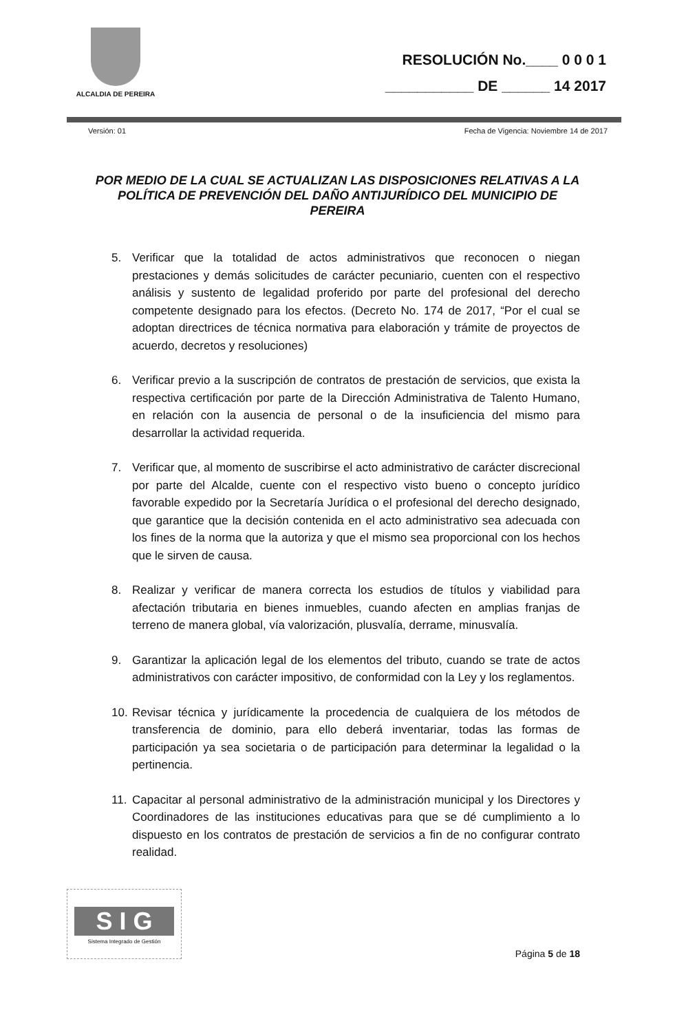ALCALDIA DE PEREIRA
RESOLUCIÓN No.____ 0 0 0 1
___________ DE ______ 14 2017
Versión: 01 Fecha de Vigencia: Noviembre 14 de 2017
POR MEDIO DE LA CUAL SE ACTUALIZAN LAS DISPOSICIONES RELATIVAS A LA POLÍTICA DE PREVENCIÓN DEL DAÑO ANTIJURÍDICO DEL MUNICIPIO DE PEREIRA
5. Verificar que la totalidad de actos administrativos que reconocen o niegan prestaciones y demás solicitudes de carácter pecuniario, cuenten con el respectivo análisis y sustento de legalidad proferido por parte del profesional del derecho competente designado para los efectos. (Decreto No. 174 de 2017, “Por el cual se adoptan directrices de técnica normativa para elaboración y trámite de proyectos de acuerdo, decretos y resoluciones)
6. Verificar previo a la suscripción de contratos de prestación de servicios, que exista la respectiva certificación por parte de la Dirección Administrativa de Talento Humano, en relación con la ausencia de personal o de la insuficiencia del mismo para desarrollar la actividad requerida.
7. Verificar que, al momento de suscribirse el acto administrativo de carácter discrecional por parte del Alcalde, cuente con el respectivo visto bueno o concepto jurídico favorable expedido por la Secretaría Jurídica o el profesional del derecho designado, que garantice que la decisión contenida en el acto administrativo sea adecuada con los fines de la norma que la autoriza y que el mismo sea proporcional con los hechos que le sirven de causa.
8. Realizar y verificar de manera correcta los estudios de títulos y viabilidad para afectación tributaria en bienes inmuebles, cuando afecten en amplias franjas de terreno de manera global, vía valorización, plusvalía, derrame, minusvalía.
9. Garantizar la aplicación legal de los elementos del tributo, cuando se trate de actos administrativos con carácter impositivo, de conformidad con la Ley y los reglamentos.
10. Revisar técnica y jurídicamente la procedencia de cualquiera de los métodos de transferencia de dominio, para ello deberá inventariar, todas las formas de participación ya sea societaria o de participación para determinar la legalidad o la pertinencia.
11. Capacitar al personal administrativo de la administración municipal y los Directores y Coordinadores de las instituciones educativas para que se dé cumplimiento a lo dispuesto en los contratos de prestación de servicios a fin de no configurar contrato realidad.
S I G
Sistema Integrado de Gestión
Página 5 de 18